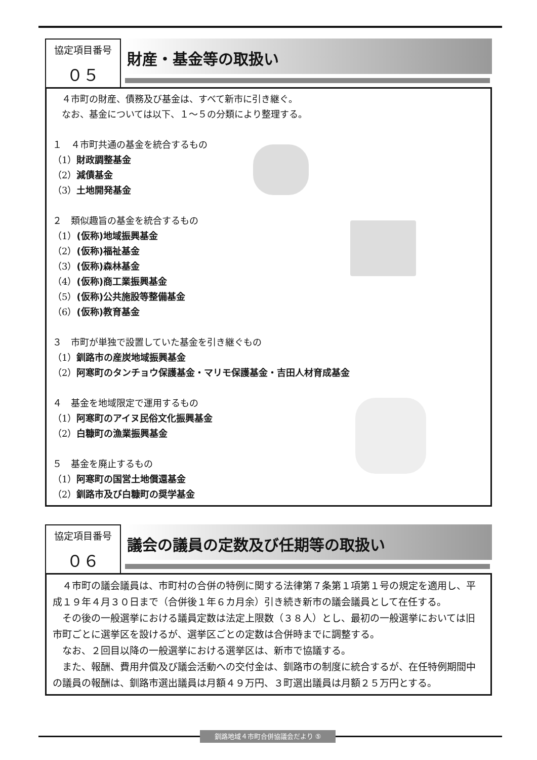協定項目番号
０５
財産・基金等の取扱い
　４市町の財産、債務及び基金は、すべて新市に引き継ぐ。
　なお、基金については以下、１～５の分類により整理する。
１　４市町共通の基金を統合するもの
（1）財政調整基金
（2）減債基金
（3）土地開発基金
２　類似趣旨の基金を統合するもの
（1）(仮称)地域振興基金
（2）(仮称)福祉基金
（3）(仮称)森林基金
（4）(仮称)商工業振興基金
（5）(仮称)公共施設等整備基金
（6）(仮称)教育基金
３　市町が単独で設置していた基金を引き継ぐもの
（1）釧路市の産炭地域振興基金
（2）阿寒町のタンチョウ保護基金・マリモ保護基金・吉田人材育成基金
４　基金を地域限定で運用するもの
（1）阿寒町のアイヌ民俗文化振興基金
（2）白糠町の漁業振興基金
５　基金を廃止するもの
（1）阿寒町の国営土地償還基金
（2）釧路市及び白糠町の奨学基金
協定項目番号
０６
議会の議員の定数及び任期等の取扱い
　４市町の議会議員は、市町村の合併の特例に関する法律第７条第１項第１号の規定を適用し、平成１９年４月３０日まで（合併後１年６カ月余）引き続き新市の議会議員として在任する。
　その後の一般選挙における議員定数は法定上限数（３８人）とし、最初の一般選挙においては旧市町ごとに選挙区を設けるが、選挙区ごとの定数は合併時までに調整する。
　なお、２回目以降の一般選挙における選挙区は、新市で協議する。
　また、報酬、費用弁償及び議会活動への交付金は、釧路市の制度に統合するが、在任特例期間中の議員の報酬は、釧路市選出議員は月額４９万円、３町選出議員は月額２５万円とする。
釧路地域４市町合併協議会だより ⑤